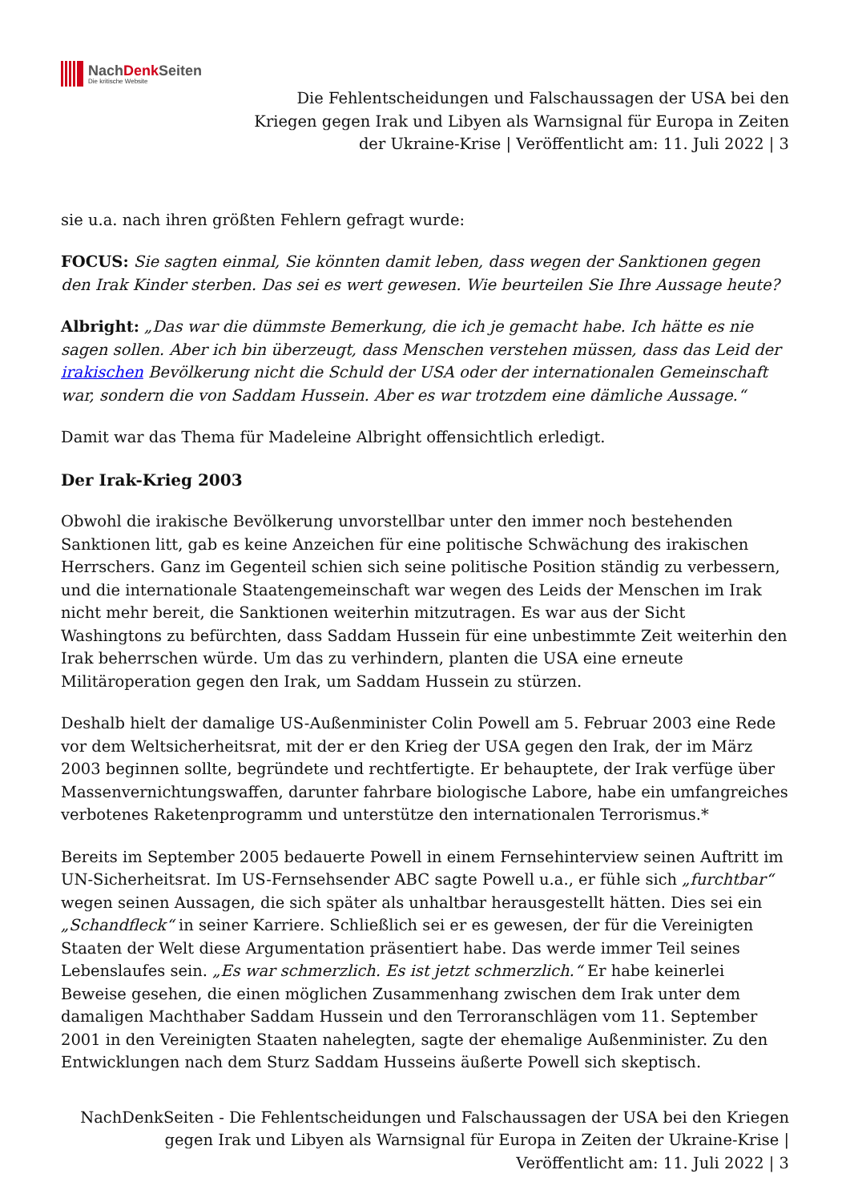NachDenk Seiten
Die kritische Website
Die Fehlentscheidungen und Falschaussagen der USA bei den
Kriegen gegen Irak und Libyen als Warnsignal für Europa in Zeiten
der Ukraine-Krise | Veröffentlicht am: 11. Juli 2022 | 3
sie u.a. nach ihren größten Fehlern gefragt wurde:
FOCUS: Sie sagten einmal, Sie könnten damit leben, dass wegen der Sanktionen gegen den Irak Kinder sterben. Das sei es wert gewesen. Wie beurteilen Sie Ihre Aussage heute?
Albright: „Das war die dümmste Bemerkung, die ich je gemacht habe. Ich hätte es nie sagen sollen. Aber ich bin überzeugt, dass Menschen verstehen müssen, dass das Leid der irakischen Bevölkerung nicht die Schuld der USA oder der internationalen Gemeinschaft war, sondern die von Saddam Hussein. Aber es war trotzdem eine dämliche Aussage.“
Damit war das Thema für Madeleine Albright offensichtlich erledigt.
Der Irak-Krieg 2003
Obwohl die irakische Bevölkerung unvorstellbar unter den immer noch bestehenden Sanktionen litt, gab es keine Anzeichen für eine politische Schwächung des irakischen Herrschers. Ganz im Gegenteil schien sich seine politische Position ständig zu verbessern, und die internationale Staatengemeinschaft war wegen des Leids der Menschen im Irak nicht mehr bereit, die Sanktionen weiterhin mitzutragen. Es war aus der Sicht Washingtons zu befürchten, dass Saddam Hussein für eine unbestimmte Zeit weiterhin den Irak beherrschen würde. Um das zu verhindern, planten die USA eine erneute Militäroperation gegen den Irak, um Saddam Hussein zu stürzen.
Deshalb hielt der damalige US-Außenminister Colin Powell am 5. Februar 2003 eine Rede vor dem Weltsicherheitsrat, mit der er den Krieg der USA gegen den Irak, der im März 2003 beginnen sollte, begründete und rechtfertigte. Er behauptete, der Irak verfüge über Massenvernichtungswaffen, darunter fahrbare biologische Labore, habe ein umfangreiches verbotenes Raketenprogramm und unterstütze den internationalen Terrorismus.*
Bereits im September 2005 bedauerte Powell in einem Fernsehinterview seinen Auftritt im UN-Sicherheitsrat. Im US-Fernsehsender ABC sagte Powell u.a., er fühle sich „furchtbar“ wegen seinen Aussagen, die sich später als unhaltbar herausgestellt hätten. Dies sei ein „Schandfleck“ in seiner Karriere. Schließlich sei er es gewesen, der für die Vereinigten Staaten der Welt diese Argumentation präsentiert habe. Das werde immer Teil seines Lebenslaufes sein. „Es war schmerzlich. Es ist jetzt schmerzlich.“ Er habe keinerlei Beweise gesehen, die einen möglichen Zusammenhang zwischen dem Irak unter dem damaligen Machthaber Saddam Hussein und den Terroranschlägen vom 11. September 2001 in den Vereinigten Staaten nahelegten, sagte der ehemalige Außenminister. Zu den Entwicklungen nach dem Sturz Saddam Husseins äußerte Powell sich skeptisch.
NachDenkSeiten - Die Fehlentscheidungen und Falschaussagen der USA bei den Kriegen
gegen Irak und Libyen als Warnsignal für Europa in Zeiten der Ukraine-Krise |
Veröffentlicht am: 11. Juli 2022 | 3